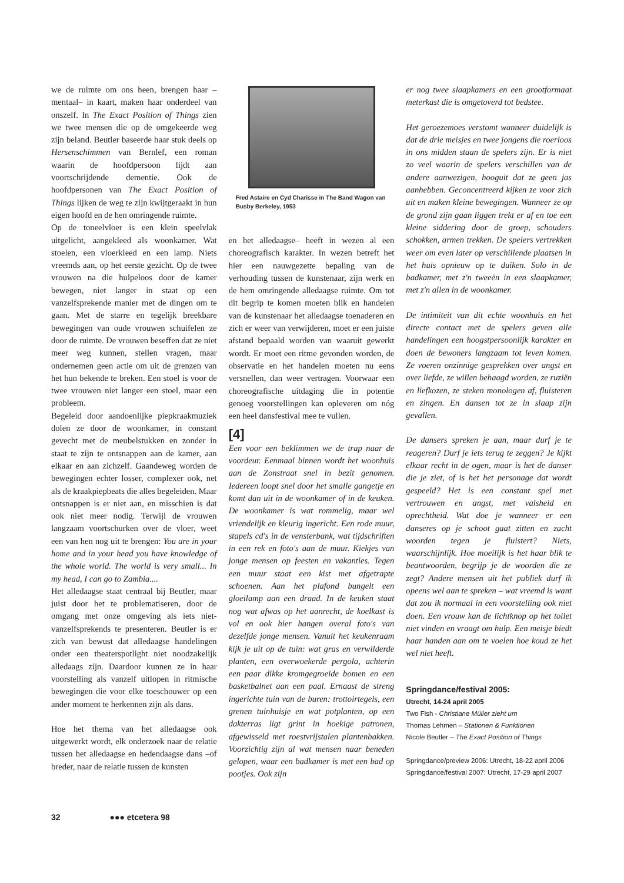we de ruimte om ons heen, brengen haar –mentaal– in kaart, maken haar onderdeel van onszelf. In The Exact Position of Things zien we twee mensen die op de omgekeerde weg zijn beland. Beutler baseerde haar stuk deels op Hersenschimmen van Bernlef, een roman waarin de hoofdpersoon lijdt aan voortschrijdende dementie. Ook de hoofdpersonen van The Exact Position of Things lijken de weg te zijn kwijtgeraakt in hun eigen hoofd en de hen omringende ruimte.
Op de toneelvloer is een klein speelvlak uitgelicht, aangekleed als woonkamer. Wat stoelen, een vloerkleed en een lamp. Niets vreemds aan, op het eerste gezicht. Op de twee vrouwen na die hulpeloos door de kamer bewegen, niet langer in staat op een vanzelfsprekende manier met de dingen om te gaan. Met de starre en tegelijk breekbare bewegingen van oude vrouwen schuifelen ze door de ruimte. De vrouwen beseffen dat ze niet meer weg kunnen, stellen vragen, maar ondernemen geen actie om uit de grenzen van het hun bekende te breken. Een stoel is voor de twee vrouwen niet langer een stoel, maar een probleem.
Begeleid door aandoenlijke piepkraakmuziek dolen ze door de woonkamer, in constant gevecht met de meubelstukken en zonder in staat te zijn te ontsnappen aan de kamer, aan elkaar en aan zichzelf. Gaandeweg worden de bewegingen echter losser, complexer ook, net als de kraakpiepbeats die alles begeleiden. Maar ontsnappen is er niet aan, en misschien is dat ook niet meer nodig. Terwijl de vrouwen langzaam voortschurken over de vloer, weet een van hen nog uit te brengen: You are in your home and in your head you have knowledge of the whole world. The world is very small... In my head, I can go to Zambia....
Het alledaagse staat centraal bij Beutler, maar juist door het te problematiseren, door de omgang met onze omgeving als iets niet-vanzelfsprekends te presenteren. Beutler is er zich van bewust dat alledaagse handelingen onder een theaterspotlight niet noodzakelijk alledaags zijn. Daardoor kunnen ze in haar voorstelling als vanzelf uitlopen in ritmische bewegingen die voor elke toeschouwer op een ander moment te herkennen zijn als dans.
Hoe het thema van het alledaagse ook uitgewerkt wordt, elk onderzoek naar de relatie tussen het alledaagse en hedendaagse dans –of breder, naar de relatie tussen de kunsten
Fred Astaire en Cyd Charisse in The Band Wagon van Busby Berkeley, 1953
en het alledaagse– heeft in wezen al een choreografisch karakter. In wezen betreft het hier een nauwgezette bepaling van de verhouding tussen de kunstenaar, zijn werk en de hem omringende alledaagse ruimte. Om tot dit begrip te komen moeten blik en handelen van de kunstenaar het alledaagse toenaderen en zich er weer van verwijderen, moet er een juiste afstand bepaald worden van waaruit gewerkt wordt. Er moet een ritme gevonden worden, de observatie en het handelen moeten nu eens versnellen, dan weer vertragen. Voorwaar een choreografische uitdaging die in potentie genoeg voorstellingen kan opleveren om nóg een heel dansfestival mee te vullen.
[4]
Een voor een beklimmen we de trap naar de voordeur. Eenmaal binnen wordt het woonhuis aan de Zonstraat snel in bezit genomen. Iedereen loopt snel door het smalle gangetje en komt dan uit in de woonkamer of in de keuken. De woonkamer is wat rommelig, maar wel vriendelijk en kleurig ingericht. Een rode muur, stapels cd's in de vensterbank, wat tijdschriften in een rek en foto's aan de muur. Kiekjes van jonge mensen op feesten en vakanties. Tegen een muur staat een kist met afgetrapte schoenen. Aan het plafond bungelt een gloeilamp aan een draad. In de keuken staat nog wat afwas op het aanrecht, de koelkast is vol en ook hier hangen overal foto's van dezelfde jonge mensen. Vanuit het keukenraam kijk je uit op de tuin: wat gras en verwilderde planten, een overwoekerde pergola, achterin een paar dikke kromgegroeide bomen en een basketbalnet aan een paal. Ernaast de streng ingerichte tuin van de buren: trottoirtegels, een grenen tuinhuisje en wat potplanten, op een dakterras ligt grint in hoekige patronen, afgewisseld met roestvrijstalen plantenbakken. Voorzichtig zijn al wat mensen naar beneden gelopen, waar een badkamer is met een bad op pootjes. Ook zijn
er nog twee slaapkamers en een grootformaat meterkast die is omgetoverd tot bedstee.
Het geroezemoes verstomt wanneer duidelijk is dat de drie meisjes en twee jongens die roerloos in ons midden staan de spelers zijn. Er is niet zo veel waarin de spelers verschillen van de andere aanwezigen, hooguit dat ze geen jas aanhebben. Geconcentreerd kijken ze voor zich uit en maken kleine bewegingen. Wanneer ze op de grond zijn gaan liggen trekt er af en toe een kleine siddering door de groep, schouders schokken, armen trekken. De spelers vertrekken weer om even later op verschillende plaatsen in het huis opnieuw op te duiken. Solo in de badkamer, met z'n tweeën in een slaapkamer, met z'n allen in de woonkamer.
De intimiteit van dit echte woonhuis en het directe contact met de spelers geven alle handelingen een hoogstpersoonlijk karakter en doen de bewoners langzaam tot leven komen. Ze voeren onzinnige gesprekken over angst en over liefde, ze willen behaagd worden, ze ruziën en liefkozen, ze steken monologen af, fluisteren en zingen. En dansen tot ze in slaap zijn gevallen.
De dansers spreken je aan, maar durf je te reageren? Durf je iets terug te zeggen? Je kijkt elkaar recht in de ogen, maar is het de danser die je ziet, of is het het personage dat wordt gespeeld? Het is een constant spel met vertrouwen en angst, met valsheid en oprechtheid. Wat doe je wanneer er een danseres op je schoot gaat zitten en zacht woorden tegen je fluistert? Niets, waarschijnlijk. Hoe moeilijk is het haar blik te beantwoorden, begrijp je de woorden die ze zegt? Andere mensen uit het publiek durf ik opeens wel aan te spreken – wat vreemd is want dat zou ik normaal in een voorstelling ook niet doen. Een vrouw kan de lichtknop op het toilet niet vinden en vraagt om hulp. Een meisje biedt haar handen aan om te voelen hoe koud ze het wel niet heeft.
Springdance/festival 2005:
Utrecht, 14-24 april 2005
Two Fish - Christiane Müller zieht um
Thomas Lehmen – Stationen & Funktionen
Nicole Beutler – The Exact Position of Things
Springdance/preview 2006: Utrecht, 18-22 april 2006
Springdance/festival 2007: Utrecht, 17-29 april 2007
32 ●●● etcetera 98